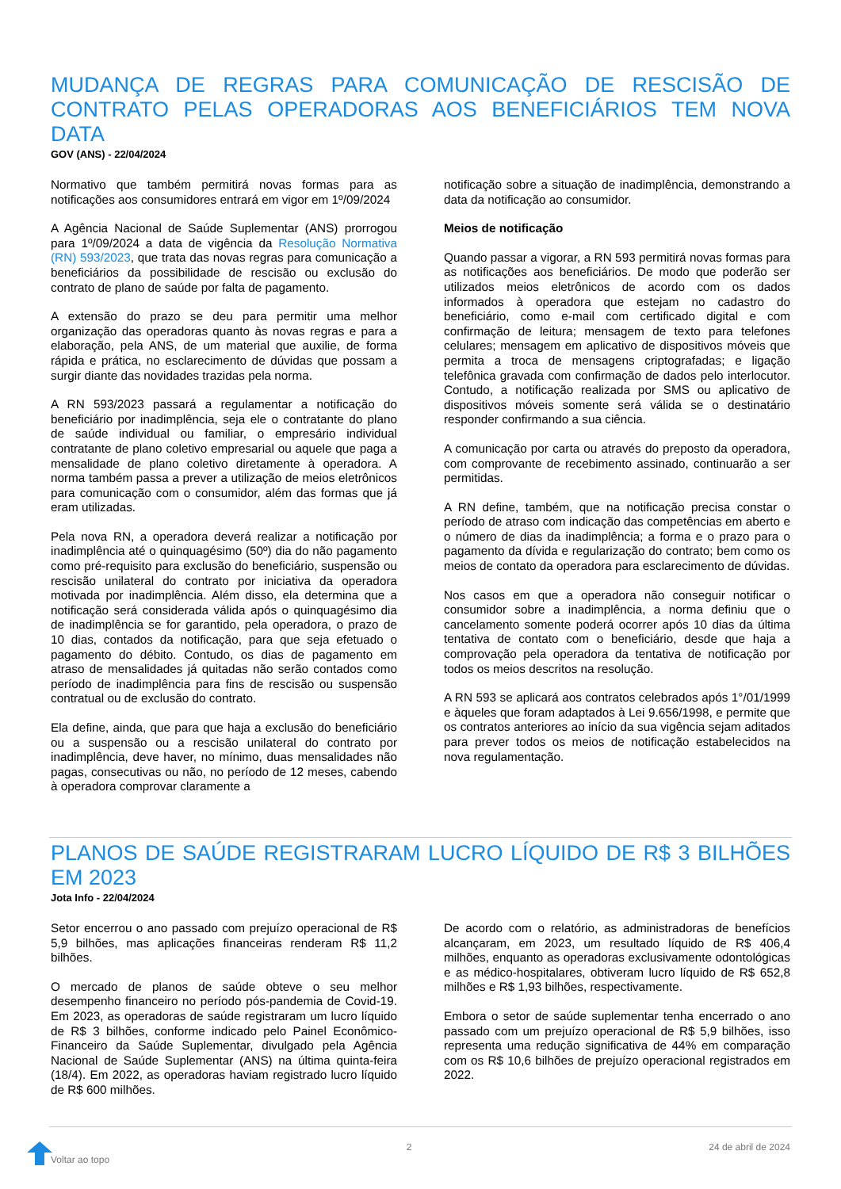MUDANÇA DE REGRAS PARA COMUNICAÇÃO DE RESCISÃO DE CONTRATO PELAS OPERADORAS AOS BENEFICIÁRIOS TEM NOVA DATA
GOV (ANS) - 22/04/2024
Normativo que também permitirá novas formas para as notificações aos consumidores entrará em vigor em 1º/09/2024
A Agência Nacional de Saúde Suplementar (ANS) prorrogou para 1º/09/2024 a data de vigência da Resolução Normativa (RN) 593/2023, que trata das novas regras para comunicação a beneficiários da possibilidade de rescisão ou exclusão do contrato de plano de saúde por falta de pagamento.
A extensão do prazo se deu para permitir uma melhor organização das operadoras quanto às novas regras e para a elaboração, pela ANS, de um material que auxilie, de forma rápida e prática, no esclarecimento de dúvidas que possam a surgir diante das novidades trazidas pela norma.
A RN 593/2023 passará a regulamentar a notificação do beneficiário por inadimplência, seja ele o contratante do plano de saúde individual ou familiar, o empresário individual contratante de plano coletivo empresarial ou aquele que paga a mensalidade de plano coletivo diretamente à operadora. A norma também passa a prever a utilização de meios eletrônicos para comunicação com o consumidor, além das formas que já eram utilizadas.
Pela nova RN, a operadora deverá realizar a notificação por inadimplência até o quinquagésimo (50º) dia do não pagamento como pré-requisito para exclusão do beneficiário, suspensão ou rescisão unilateral do contrato por iniciativa da operadora motivada por inadimplência. Além disso, ela determina que a notificação será considerada válida após o quinquagésimo dia de inadimplência se for garantido, pela operadora, o prazo de 10 dias, contados da notificação, para que seja efetuado o pagamento do débito. Contudo, os dias de pagamento em atraso de mensalidades já quitadas não serão contados como período de inadimplência para fins de rescisão ou suspensão contratual ou de exclusão do contrato.
Ela define, ainda, que para que haja a exclusão do beneficiário ou a suspensão ou a rescisão unilateral do contrato por inadimplência, deve haver, no mínimo, duas mensalidades não pagas, consecutivas ou não, no período de 12 meses, cabendo à operadora comprovar claramente a
notificação sobre a situação de inadimplência, demonstrando a data da notificação ao consumidor.
Meios de notificação
Quando passar a vigorar, a RN 593 permitirá novas formas para as notificações aos beneficiários. De modo que poderão ser utilizados meios eletrônicos de acordo com os dados informados à operadora que estejam no cadastro do beneficiário, como e-mail com certificado digital e com confirmação de leitura; mensagem de texto para telefones celulares; mensagem em aplicativo de dispositivos móveis que permita a troca de mensagens criptografadas; e ligação telefônica gravada com confirmação de dados pelo interlocutor. Contudo, a notificação realizada por SMS ou aplicativo de dispositivos móveis somente será válida se o destinatário responder confirmando a sua ciência.
A comunicação por carta ou através do preposto da operadora, com comprovante de recebimento assinado, continuarão a ser permitidas.
A RN define, também, que na notificação precisa constar o período de atraso com indicação das competências em aberto e o número de dias da inadimplência; a forma e o prazo para o pagamento da dívida e regularização do contrato; bem como os meios de contato da operadora para esclarecimento de dúvidas.
Nos casos em que a operadora não conseguir notificar o consumidor sobre a inadimplência, a norma definiu que o cancelamento somente poderá ocorrer após 10 dias da última tentativa de contato com o beneficiário, desde que haja a comprovação pela operadora da tentativa de notificação por todos os meios descritos na resolução.
A RN 593 se aplicará aos contratos celebrados após 1°/01/1999 e àqueles que foram adaptados à Lei 9.656/1998, e permite que os contratos anteriores ao início da sua vigência sejam aditados para prever todos os meios de notificação estabelecidos na nova regulamentação.
PLANOS DE SAÚDE REGISTRARAM LUCRO LÍQUIDO DE R$ 3 BILHÕES EM 2023
Jota Info - 22/04/2024
Setor encerrou o ano passado com prejuízo operacional de R$ 5,9 bilhões, mas aplicações financeiras renderam R$ 11,2 bilhões.
O mercado de planos de saúde obteve o seu melhor desempenho financeiro no período pós-pandemia de Covid-19. Em 2023, as operadoras de saúde registraram um lucro líquido de R$ 3 bilhões, conforme indicado pelo Painel Econômico-Financeiro da Saúde Suplementar, divulgado pela Agência Nacional de Saúde Suplementar (ANS) na última quinta-feira (18/4). Em 2022, as operadoras haviam registrado lucro líquido de R$ 600 milhões.
De acordo com o relatório, as administradoras de benefícios alcançaram, em 2023, um resultado líquido de R$ 406,4 milhões, enquanto as operadoras exclusivamente odontológicas e as médico-hospitalares, obtiveram lucro líquido de R$ 652,8 milhões e R$ 1,93 bilhões, respectivamente.
Embora o setor de saúde suplementar tenha encerrado o ano passado com um prejuízo operacional de R$ 5,9 bilhões, isso representa uma redução significativa de 44% em comparação com os R$ 10,6 bilhões de prejuízo operacional registrados em 2022.
Voltar ao topo 2 24 de abril de 2024